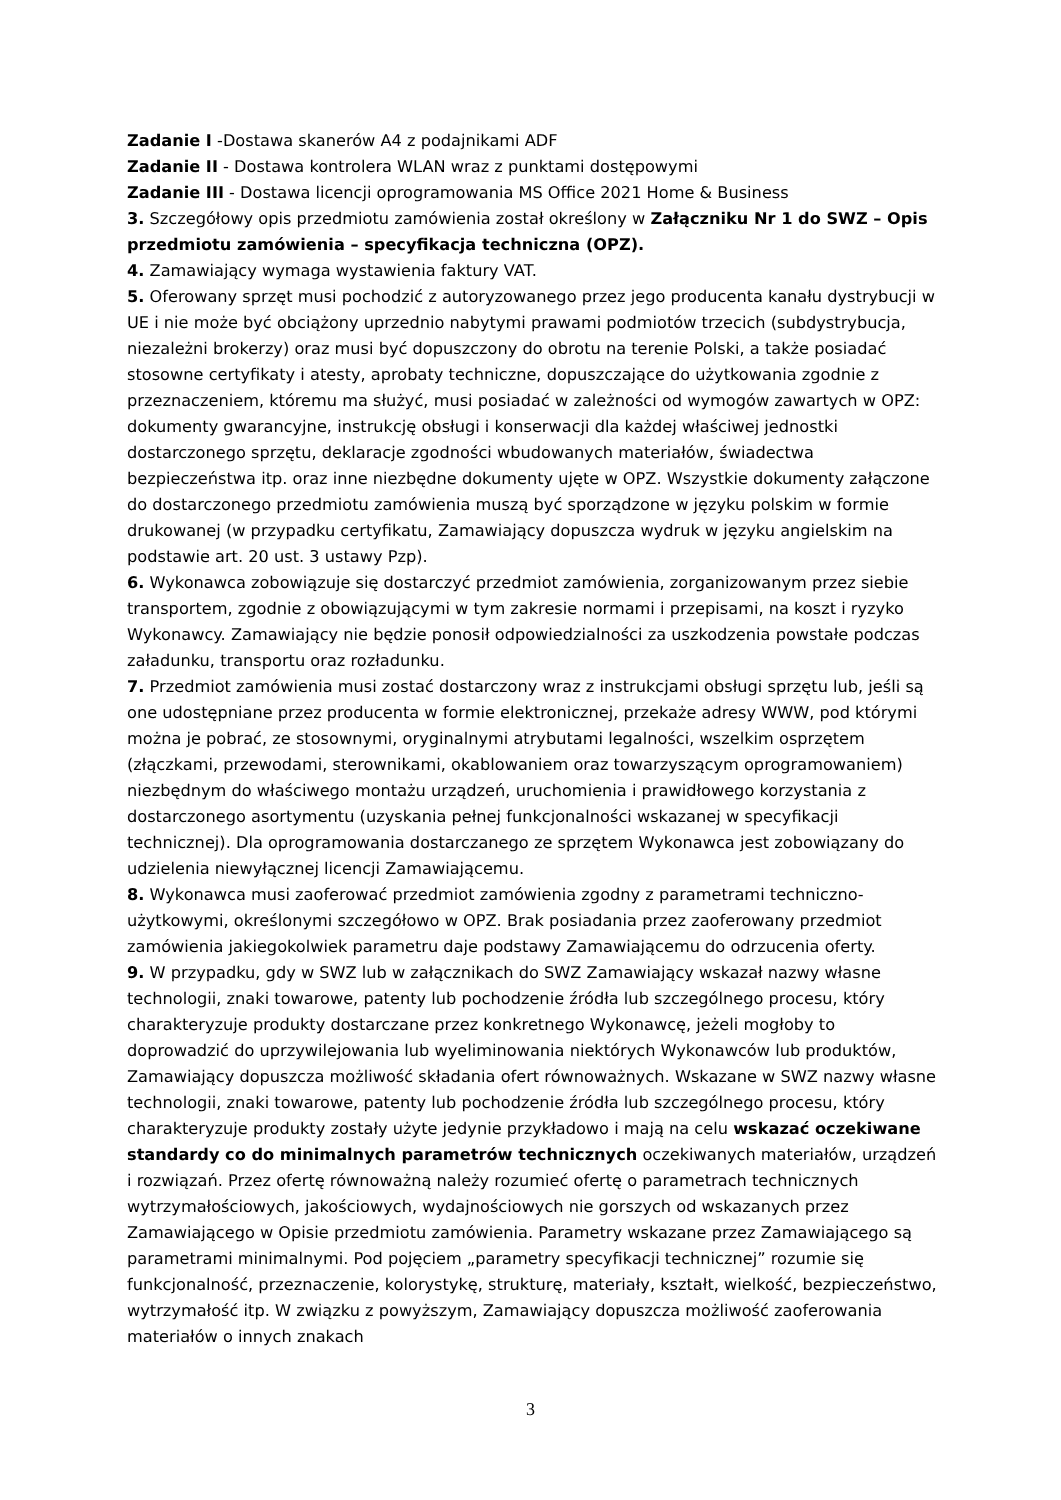Zadanie I -Dostawa skanerów A4 z podajnikami ADF
Zadanie II - Dostawa kontrolera WLAN wraz z punktami dostępowymi
Zadanie III - Dostawa licencji oprogramowania MS Office 2021 Home & Business
3. Szczegółowy opis przedmiotu zamówienia został określony w Załączniku Nr 1 do SWZ – Opis przedmiotu zamówienia – specyfikacja techniczna (OPZ).
4. Zamawiający wymaga wystawienia faktury VAT.
5. Oferowany sprzęt musi pochodzić z autoryzowanego przez jego producenta kanału dystrybucji w UE i nie może być obciążony uprzednio nabytymi prawami podmiotów trzecich (subdystrybucja, niezależni brokerzy) oraz musi być dopuszczony do obrotu na terenie Polski, a także posiadać stosowne certyfikaty i atesty, aprobaty techniczne, dopuszczające do użytkowania zgodnie z przeznaczeniem, któremu ma służyć, musi posiadać w zależności od wymogów zawartych w OPZ: dokumenty gwarancyjne, instrukcję obsługi i konserwacji dla każdej właściwej jednostki dostarczonego sprzętu, deklaracje zgodności wbudowanych materiałów, świadectwa bezpieczeństwa itp. oraz inne niezbędne dokumenty ujęte w OPZ. Wszystkie dokumenty załączone do dostarczonego przedmiotu zamówienia muszą być sporządzone w języku polskim w formie drukowanej (w przypadku certyfikatu, Zamawiający dopuszcza wydruk w języku angielskim na podstawie art. 20 ust. 3 ustawy Pzp).
6. Wykonawca zobowiązuje się dostarczyć przedmiot zamówienia, zorganizowanym przez siebie transportem, zgodnie z obowiązującymi w tym zakresie normami i przepisami, na koszt i ryzyko Wykonawcy. Zamawiający nie będzie ponosił odpowiedzialności za uszkodzenia powstałe podczas załadunku, transportu oraz rozładunku.
7. Przedmiot zamówienia musi zostać dostarczony wraz z instrukcjami obsługi sprzętu lub, jeśli są one udostępniane przez producenta w formie elektronicznej, przekaże adresy WWW, pod którymi można je pobrać, ze stosownymi, oryginalnymi atrybutami legalności, wszelkim osprzętem (złączkami, przewodami, sterownikami, okablowaniem oraz towarzyszącym oprogramowaniem) niezbędnym do właściwego montażu urządzeń, uruchomienia i prawidłowego korzystania z dostarczonego asortymentu (uzyskania pełnej funkcjonalności wskazanej w specyfikacji technicznej). Dla oprogramowania dostarczanego ze sprzętem Wykonawca jest zobowiązany do udzielenia niewyłącznej licencji Zamawiającemu.
8. Wykonawca musi zaoferować przedmiot zamówienia zgodny z parametrami techniczno-użytkowymi, określonymi szczegółowo w OPZ. Brak posiadania przez zaoferowany przedmiot zamówienia jakiegokolwiek parametru daje podstawy Zamawiającemu do odrzucenia oferty.
9. W przypadku, gdy w SWZ lub w załącznikach do SWZ Zamawiający wskazał nazwy własne technologii, znaki towarowe, patenty lub pochodzenie źródła lub szczególnego procesu, który charakteryzuje produkty dostarczane przez konkretnego Wykonawcę, jeżeli mogłoby to doprowadzić do uprzywilejowania lub wyeliminowania niektórych Wykonawców lub produktów, Zamawiający dopuszcza możliwość składania ofert równoważnych. Wskazane w SWZ nazwy własne technologii, znaki towarowe, patenty lub pochodzenie źródła lub szczególnego procesu, który charakteryzuje produkty zostały użyte jedynie przykładowo i mają na celu wskazać oczekiwane standardy co do minimalnych parametrów technicznych oczekiwanych materiałów, urządzeń i rozwiązań. Przez ofertę równoważną należy rozumieć ofertę o parametrach technicznych wytrzymałościowych, jakościowych, wydajnościowych nie gorszych od wskazanych przez Zamawiającego w Opisie przedmiotu zamówienia. Parametry wskazane przez Zamawiającego są parametrami minimalnymi. Pod pojęciem „parametry specyfikacji technicznej” rozumie się funkcjonalność, przeznaczenie, kolorystykę, strukturę, materiały, kształt, wielkość, bezpieczeństwo, wytrzymałość itp. W związku z powyższym, Zamawiający dopuszcza możliwość zaoferowania materiałów o innych znakach
3